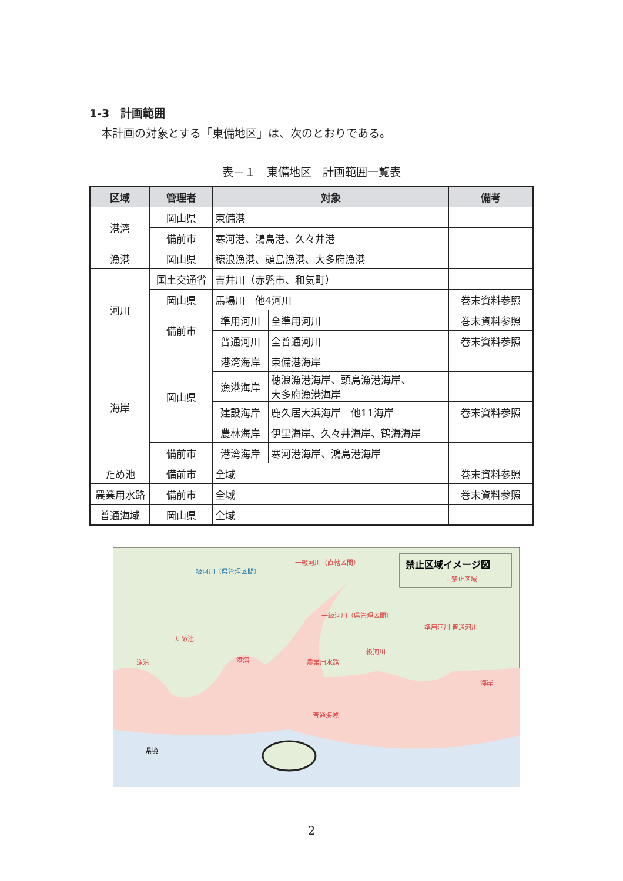1-3　計画範囲
本計画の対象とする「東備地区」は、次のとおりである。
表－１　東備地区　計画範囲一覧表
| 区域 | 管理者 | 対象 | | 備考 |
| --- | --- | --- | --- | --- |
| 港湾 | 岡山県 | 東備港 | | |
| | 備前市 | 寒河港、鴻島港、久々井港 | | |
| 漁港 | 岡山県 | 穂浪漁港、頭島漁港、大多府漁港 | | |
| 河川 | 国土交通省 | 吉井川（赤磐市、和気町） | | |
| | 岡山県 | 馬場川 他4河川 | | 巻末資料参照 |
| | 備前市 | 準用河川 | 全準用河川 | 巻末資料参照 |
| | | 普通河川 | 全普通河川 | 巻末資料参照 |
| 海岸 | 岡山県 | 港湾海岸 | 東備港海岸 | |
| | | 漁港海岸 | 穂浪漁港海岸、頭島漁港海岸、 大多府漁港海岸 | |
| | | 建設海岸 | 鹿久居大浜海岸 他11海岸 | 巻末資料参照 |
| | | 農林海岸 | 伊里海岸、久々井海岸、鶴海海岸 | |
| | 備前市 | 港湾海岸 | 寒河港海岸、鴻島港海岸 | |
| ため池 | 備前市 | 全域 | | 巻末資料参照 |
| 農業用水路 | 備前市 | 全域 | | 巻末資料参照 |
| 普通海域 | 岡山県 | 全域 | | |
禁止区域イメージ図
：禁止区域
一級河川（直轄区間）
一級河川（県管理区間）
ため池
漁港
港湾
二級河川
農業用水路
準用河川 普通河川
海岸
普通海域
一級河川（県管理区間）
県境
2